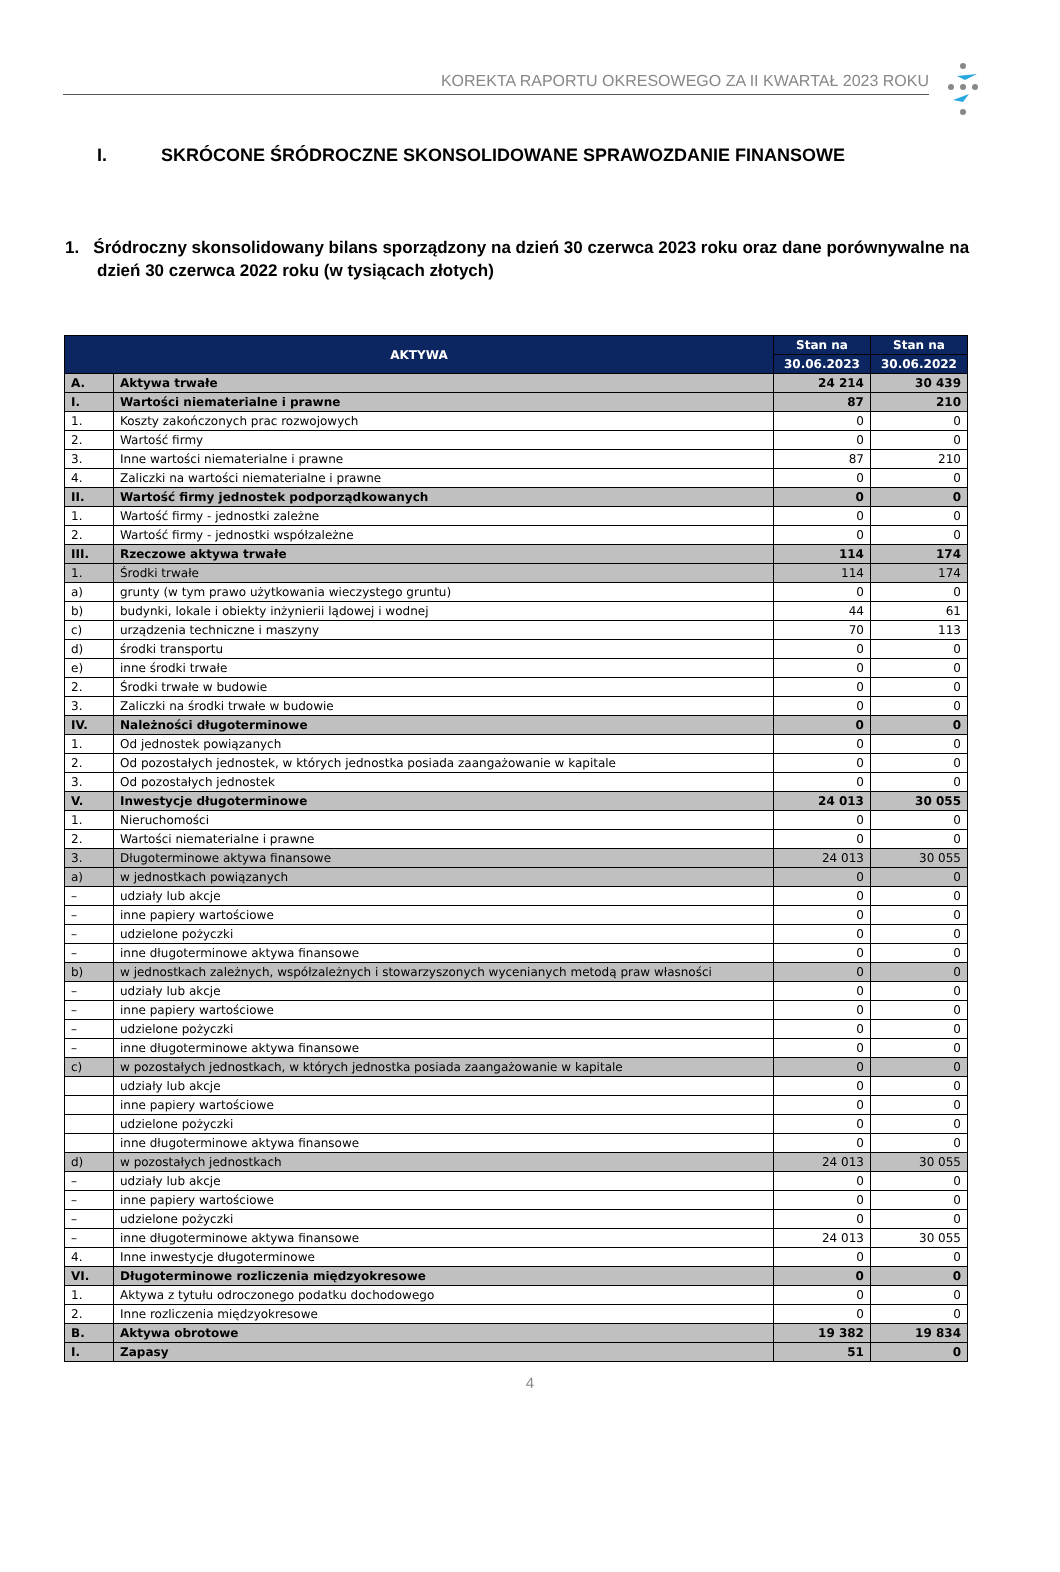KOREKTA RAPORTU OKRESOWEGO ZA II KWARTAŁ 2023 ROKU
I. SKRÓCONE ŚRÓDROCZNE SKONSOLIDOWANE SPRAWOZDANIE FINANSOWE
1. Śródroczny skonsolidowany bilans sporządzony na dzień 30 czerwca 2023 roku oraz dane porównywalne na dzień 30 czerwca 2022 roku (w tysiącach złotych)
| AKTYWA | | Stan na | Stan na |
| --- | --- | --- | --- |
| | | 30.06.2023 | 30.06.2022 |
| A. | Aktywa trwałe | 24 214 | 30 439 |
| I. | Wartości niematerialne i prawne | 87 | 210 |
| 1. | Koszty zakończonych prac rozwojowych | 0 | 0 |
| 2. | Wartość firmy | 0 | 0 |
| 3. | Inne wartości niematerialne i prawne | 87 | 210 |
| 4. | Zaliczki na wartości niematerialne i prawne | 0 | 0 |
| II. | Wartość firmy jednostek podporządkowanych | 0 | 0 |
| 1. | Wartość firmy - jednostki zależne | 0 | 0 |
| 2. | Wartość firmy - jednostki współzależne | 0 | 0 |
| III. | Rzeczowe aktywa trwałe | 114 | 174 |
| 1. | Środki trwałe | 114 | 174 |
| a) | grunty (w tym prawo użytkowania wieczystego gruntu) | 0 | 0 |
| b) | budynki, lokale i obiekty inżynierii lądowej i wodnej | 44 | 61 |
| c) | urządzenia techniczne i maszyny | 70 | 113 |
| d) | środki transportu | 0 | 0 |
| e) | inne środki trwałe | 0 | 0 |
| 2. | Środki trwałe w budowie | 0 | 0 |
| 3. | Zaliczki na środki trwałe w budowie | 0 | 0 |
| IV. | Należności długoterminowe | 0 | 0 |
| 1. | Od jednostek powiązanych | 0 | 0 |
| 2. | Od pozostałych jednostek, w których jednostka posiada zaangażowanie w kapitale | 0 | 0 |
| 3. | Od pozostałych jednostek | 0 | 0 |
| V. | Inwestycje długoterminowe | 24 013 | 30 055 |
| 1. | Nieruchomości | 0 | 0 |
| 2. | Wartości niematerialne i prawne | 0 | 0 |
| 3. | Długoterminowe aktywa finansowe | 24 013 | 30 055 |
| a) | w jednostkach powiązanych | 0 | 0 |
| – | udziały lub akcje | 0 | 0 |
| – | inne papiery wartościowe | 0 | 0 |
| – | udzielone pożyczki | 0 | 0 |
| – | inne długoterminowe aktywa finansowe | 0 | 0 |
| b) | w jednostkach zależnych, współzależnych i stowarzyszonych wycenianych metodą praw własności | 0 | 0 |
| – | udziały lub akcje | 0 | 0 |
| – | inne papiery wartościowe | 0 | 0 |
| – | udzielone pożyczki | 0 | 0 |
| – | inne długoterminowe aktywa finansowe | 0 | 0 |
| c) | w pozostałych jednostkach, w których jednostka posiada zaangażowanie w kapitale | 0 | 0 |
| | udziały lub akcje | 0 | 0 |
| | inne papiery wartościowe | 0 | 0 |
| | udzielone pożyczki | 0 | 0 |
| | inne długoterminowe aktywa finansowe | 0 | 0 |
| d) | w pozostałych jednostkach | 24 013 | 30 055 |
| – | udziały lub akcje | 0 | 0 |
| – | inne papiery wartościowe | 0 | 0 |
| – | udzielone pożyczki | 0 | 0 |
| – | inne długoterminowe aktywa finansowe | 24 013 | 30 055 |
| 4. | Inne inwestycje długoterminowe | 0 | 0 |
| VI. | Długoterminowe rozliczenia międzyokresowe | 0 | 0 |
| 1. | Aktywa z tytułu odroczonego podatku dochodowego | 0 | 0 |
| 2. | Inne rozliczenia międzyokresowe | 0 | 0 |
| B. | Aktywa obrotowe | 19 382 | 19 834 |
| I. | Zapasy | 51 | 0 |
4